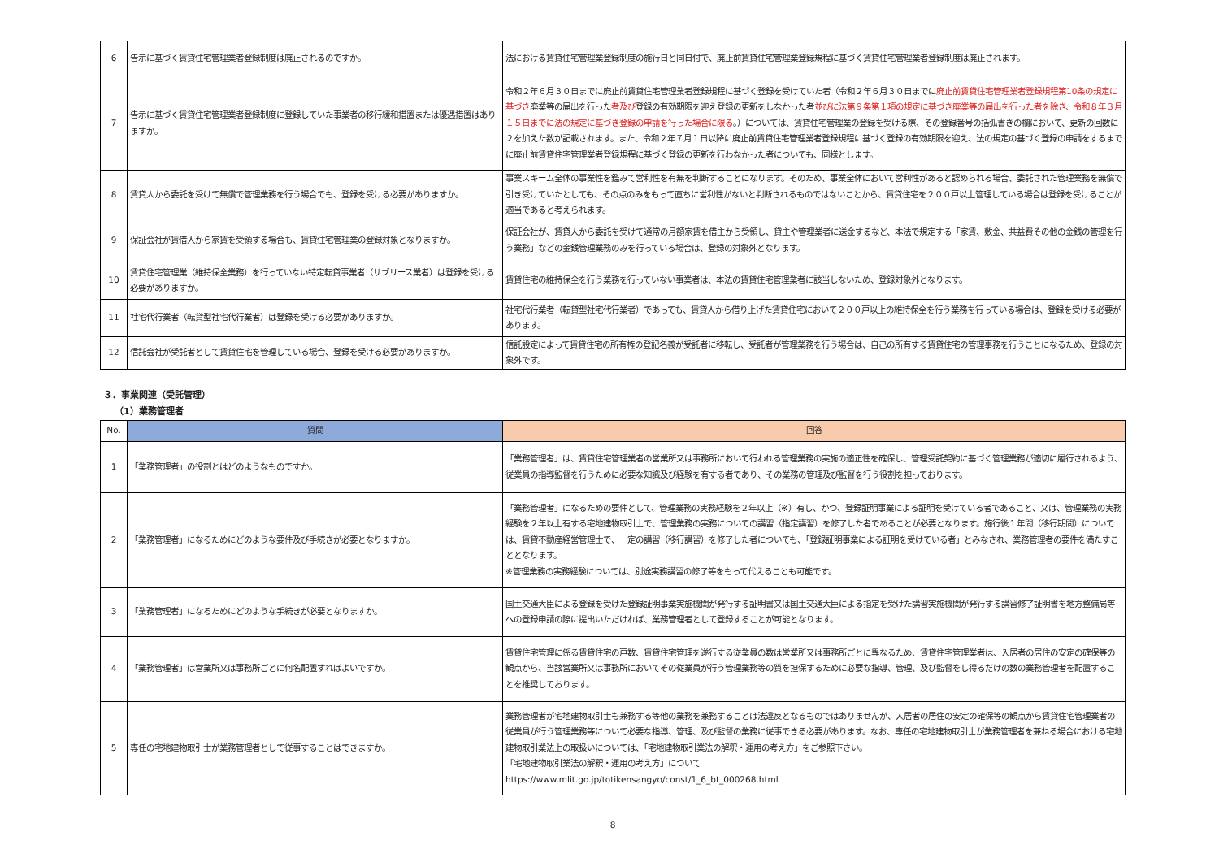| 6 | 告示に基づく賃貸住宅管理業者登録制度は廃止されるのですか。 | 法における賃貸住宅管理業登録制度の施行日と同日付で、廃止前賃貸住宅管理業登録規程に基づく賃貸住宅管理業者登録制度は廃止されます。 |
| 7 | 告示に基づく賃貸住宅管理業者登録制度に登録していた事業者の移行緩和措置または優遇措置はありますか。 | 令和２年６月３０日までに廃止前賃貸住宅管理業者登録規程に基づく登録を受けていた者（令和２年６月３０日までに 廃止前賃貸住宅管理業者登録規程第10条の規定に基づき 廃業等の届出を行った 者及び 登録の有効期限を迎え登録の更新をしなかった者 並びに法第９条第１項の規定に基づき廃業等の届出を行った者を除き、令和８年３月１５日までに法の規定に基づき登録の申請を行った場合に限る 。）については、賃貸住宅管理業の登録を受ける際、その登録番号の括弧書きの欄において、更新の回数に２を加えた数が記載されます。また、令和２年７月１日以降に廃止前賃貸住宅管理業者登録規程に基づく登録の有効期限を迎え、法の規定の基づく登録の申請をするまでに廃止前賃貸住宅管理業者登録規程に基づく登録の更新を行わなかった者についても、同様とします。 |
| 8 | 賃貸人から委託を受けて無償で管理業務を行う場合でも、登録を受ける必要がありますか。 | 事業スキーム全体の事業性を鑑みて営利性を有無を判断することになります。そのため、事業全体において営利性があると認められる場合、委託された管理業務を無償で引き受けていたとしても、その点のみをもって直ちに営利性がないと判断されるものではないことから、賃貸住宅を２００戸以上管理している場合は登録を受けることが適当であると考えられます。 |
| 9 | 保証会社が賃借人から家賃を受領する場合も、賃貸住宅管理業の登録対象となりますか。 | 保証会社が、賃貸人から委託を受けて通常の月額家賃を借主から受領し、貸主や管理業者に送金するなど、本法で規定する「家賃、敷金、共益費その他の金銭の管理を行う業務」などの金銭管理業務のみを行っている場合は、登録の対象外となります。 |
| 10 | 賃貸住宅管理業（維持保全業務）を行っていない特定転貸事業者（サブリース業者）は登録を受ける必要がありますか。 | 賃貸住宅の維持保全を行う業務を行っていない事業者は、本法の賃貸住宅管理業者に該当しないため、登録対象外となります。 |
| 11 | 社宅代行業者（転貸型社宅代行業者）は登録を受ける必要がありますか。 | 社宅代行業者（転貸型社宅代行業者）であっても、賃貸人から借り上げた賃貸住宅において２００戸以上の維持保全を行う業務を行っている場合は、登録を受ける必要があります。 |
| 12 | 信託会社が受託者として賃貸住宅を管理している場合、登録を受ける必要がありますか。 | 信託設定によって賃貸住宅の所有権の登記名義が受託者に移転し、受託者が管理業務を行う場合は、自己の所有する賃貸住宅の管理事務を行うことになるため、登録の対象外です。 |
３．事業関連（受託管理）
（1）業務管理者
| No. | 質問 | 回答 |
| --- | --- | --- |
| 1 | 「業務管理者」の役割とはどのようなものですか。 | 「業務管理者」は、賃貸住宅管理業者の営業所又は事務所において行われる管理業務の実施の適正性を確保し、管理受託契約に基づく管理業務が適切に履行されるよう、従業員の指導監督を行うために必要な知識及び経験を有する者であり、その業務の管理及び監督を行う役割を担っております。 |
| 2 | 「業務管理者」になるためにどのような要件及び手続きが必要となりますか。 | 「業務管理者」になるための要件として、管理業務の実務経験を２年以上（※）有し、かつ、登録証明事業による証明を受けている者であること、又は、管理業務の実務経験を２年以上有する宅地建物取引士で、管理業務の実務についての講習（指定講習）を修了した者であることが必要となります。施行後１年間（移行期間）については、賃貸不動産経営管理士で、一定の講習（移行講習）を修了した者についても、「登録証明事業による証明を受けている者」とみなされ、業務管理者の要件を満たすこととなります。 ※管理業務の実務経験については、別途実務講習の修了等をもって代えることも可能です。 |
| 3 | 「業務管理者」になるためにどのような手続きが必要となりますか。 | 国土交通大臣による登録を受けた登録証明事業実施機関が発行する証明書又は国土交通大臣による指定を受けた講習実施機関が発行する講習修了証明書を地方整備局等への登録申請の際に提出いただければ、業務管理者として登録することが可能となります。 |
| 4 | 「業務管理者」は営業所又は事務所ごとに何名配置すればよいですか。 | 賃貸住宅管理に係る賃貸住宅の戸数、賃貸住宅管理を遂行する従業員の数は営業所又は事務所ごとに異なるため、賃貸住宅管理業者は、入居者の居住の安定の確保等の観点から、当該営業所又は事務所においてその従業員が行う管理業務等の質を担保するために必要な指導、管理、及び監督をし得るだけの数の業務管理者を配置することを推奨しております。 |
| 5 | 専任の宅地建物取引士が業務管理者として従事することはできますか。 | 業務管理者が宅地建物取引士も兼務する等他の業務を兼務することは法違反となるものではありませんが、入居者の居住の安定の確保等の観点から賃貸住宅管理業者の従業員が行う管理業務等について必要な指導、管理、及び監督の業務に従事できる必要があります。なお、専任の宅地建物取引士が業務管理者を兼ねる場合における宅地建物取引業法上の取扱いについては、「宅地建物取引業法の解釈・運用の考え方」をご参照下さい。 「宅地建物取引業法の解釈・運用の考え方」について https://www.mlit.go.jp/totikensangyo/const/1_6_bt_000268.html |
8